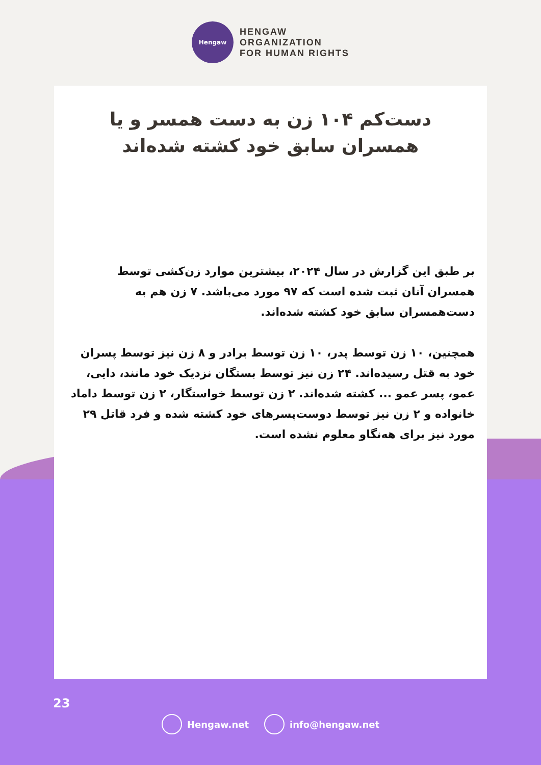Hengaw
HENGAW
ORGANIZATION
FOR HUMAN RIGHTS
دست‌کم ۱۰۴ زن به دست همسر و یا همسران سابق خود کشته شده‌اند
بر طبق این گزارش در سال ۲۰۲۴، بیشترین موارد زن‌کشی توسط همسران آنان ثبت شده است که ۹۷ مورد می‌باشد. ۷ زن هم به دست‌همسران سابق خود کشته شده‌اند.
همچنین، ۱۰ زن توسط پدر، ۱۰ زن توسط برادر و ۸ زن نیز توسط پسران خود به قتل رسیده‌اند. ۲۴ زن نیز توسط بستگان نزدیک خود مانند، دایی، عمو، پسر عمو ... کشته شده‌اند. ۲ زن توسط خواستگار، ۲ زن توسط داماد خانواده و ۲ زن نیز توسط دوست‌پسرهای خود کشته شده و فرد قاتل ۲۹ مورد نیز برای هه‌نگاو معلوم نشده است.
23
Hengaw.net info@hengaw.net